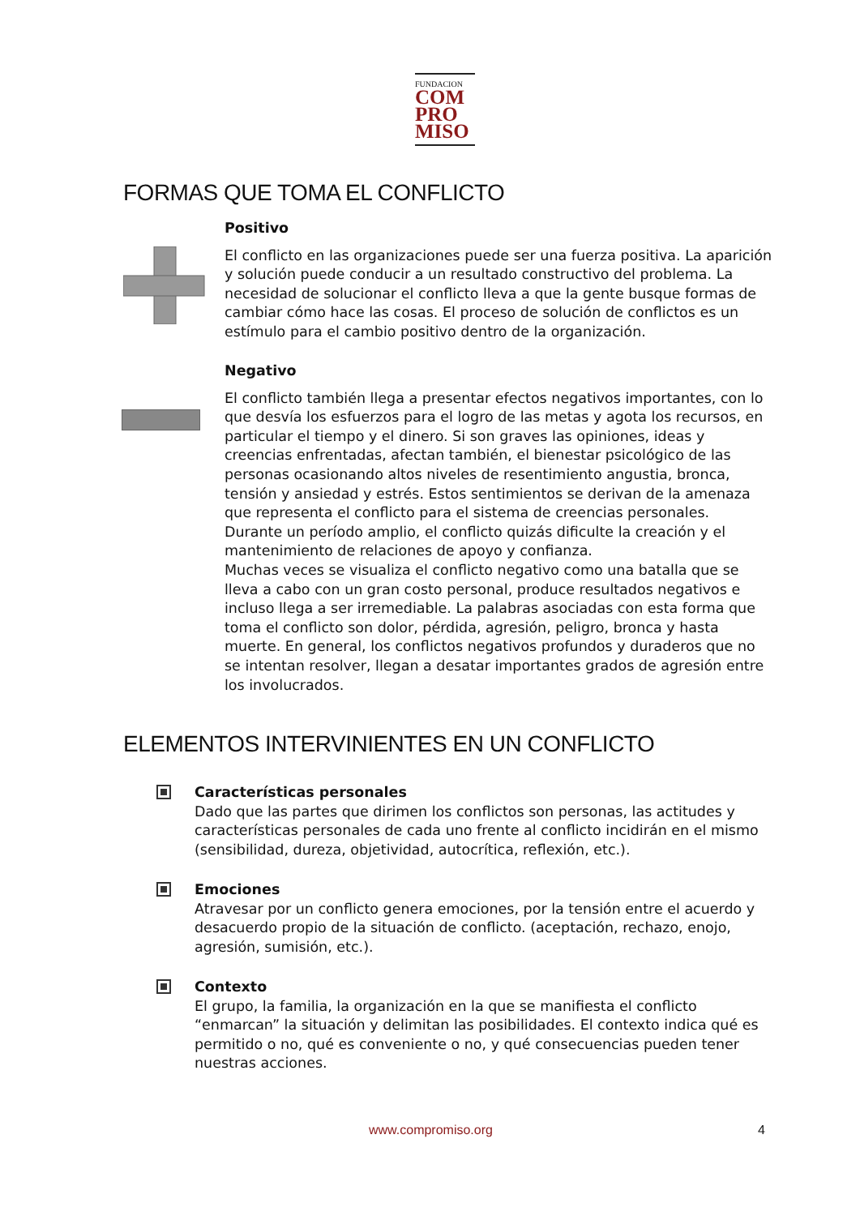FUNDACION
COM
PRO
MISO
FORMAS QUE TOMA EL CONFLICTO
Positivo
El conflicto en las organizaciones puede ser una fuerza positiva. La aparición y solución puede conducir a un resultado constructivo del problema. La necesidad de solucionar el conflicto lleva a que la gente busque formas de cambiar cómo hace las cosas. El proceso de solución de conflictos es un estímulo para el cambio positivo dentro de la organización.
Negativo
El conflicto también llega a presentar efectos negativos importantes, con lo que desvía los esfuerzos para el logro de las metas y agota los recursos, en particular el tiempo y el dinero. Si son graves las opiniones, ideas y creencias enfrentadas, afectan también, el bienestar psicológico de las personas ocasionando altos niveles de resentimiento angustia, bronca, tensión y ansiedad y estrés. Estos sentimientos se derivan de la amenaza que representa el conflicto para el sistema de creencias personales.
Durante un período amplio, el conflicto quizás dificulte la creación y el mantenimiento de relaciones de apoyo y confianza.
Muchas veces se visualiza el conflicto negativo como una batalla que se lleva a cabo con un gran costo personal, produce resultados negativos e incluso llega a ser irremediable. La palabras asociadas con esta forma que toma el conflicto son dolor, pérdida, agresión, peligro, bronca y hasta muerte. En general, los conflictos negativos profundos y duraderos que no se intentan resolver, llegan a desatar importantes grados de agresión entre los involucrados.
ELEMENTOS INTERVINIENTES EN UN CONFLICTO
Características personales
Dado que las partes que dirimen los conflictos son personas, las actitudes y características personales de cada uno frente al conflicto incidirán en el mismo (sensibilidad, dureza, objetividad, autocrítica, reflexión, etc.).
Emociones
Atravesar por un conflicto genera emociones, por la tensión entre el acuerdo y desacuerdo propio de la situación de conflicto. (aceptación, rechazo, enojo, agresión, sumisión, etc.).
Contexto
El grupo, la familia, la organización en la que se manifiesta el conflicto “enmarcan” la situación y delimitan las posibilidades. El contexto indica qué es permitido o no, qué es conveniente o no, y qué consecuencias pueden tener nuestras acciones.
www.compromiso.org 4